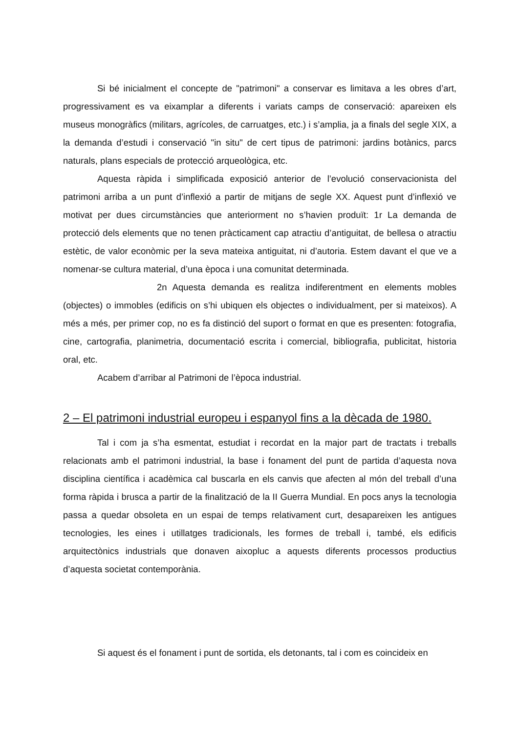Si bé inicialment el concepte de "patrimoni" a conservar es limitava a les obres d’art, progressivament es va eixamplar a diferents i variats camps de conservació: apareixen els museus monogràfics (militars, agrícoles, de carruatges, etc.) i s’amplia, ja a finals del segle XIX, a la demanda d’estudi i conservació "in situ" de cert tipus de patrimoni: jardins botànics, parcs naturals, plans especials de protecció arqueològica, etc.
Aquesta ràpida i simplificada exposició anterior de l’evolució conservacionista del patrimoni arriba a un punt d’inflexió a partir de mitjans de segle XX. Aquest punt d’inflexió ve motivat per dues circumstàncies que anteriorment no s’havien produït: 1r La demanda de protecció dels elements que no tenen pràcticament cap atractiu d’antiguitat, de bellesa o atractiu estètic, de valor econòmic per la seva mateixa antiguitat, ni d’autoria. Estem davant el que ve a nomenar-se cultura material, d’una època i una comunitat determinada.
2n Aquesta demanda es realitza indiferentment en elements mobles (objectes) o immobles (edificis on s’hi ubiquen els objectes o individualment, per si mateixos). A més a més, per primer cop, no es fa distinció del suport o format en que es presenten: fotografia, cine, cartografia, planimetria, documentació escrita i comercial, bibliografia, publicitat, historia oral, etc.
Acabem d’arribar al Patrimoni de l’època industrial.
2 – El patrimoni industrial europeu i espanyol fins a la dècada de 1980.
Tal i com ja s’ha esmentat, estudiat i recordat en la major part de tractats i treballs relacionats amb el patrimoni industrial, la base i fonament del punt de partida d’aquesta nova disciplina científica i acadèmica cal buscarla en els canvis que afecten al món del treball d’una forma ràpida i brusca a partir de la finalització de la II Guerra Mundial. En pocs anys la tecnologia passa a quedar obsoleta en un espai de temps relativament curt, desapareixen les antigues tecnologies, les eines i utillatges tradicionals, les formes de treball i, també, els edificis arquitectònics industrials que donaven aixopluc a aquests diferents processos productius d’aquesta societat contemporània.
Si aquest és el fonament i punt de sortida, els detonants, tal i com es coincideix en